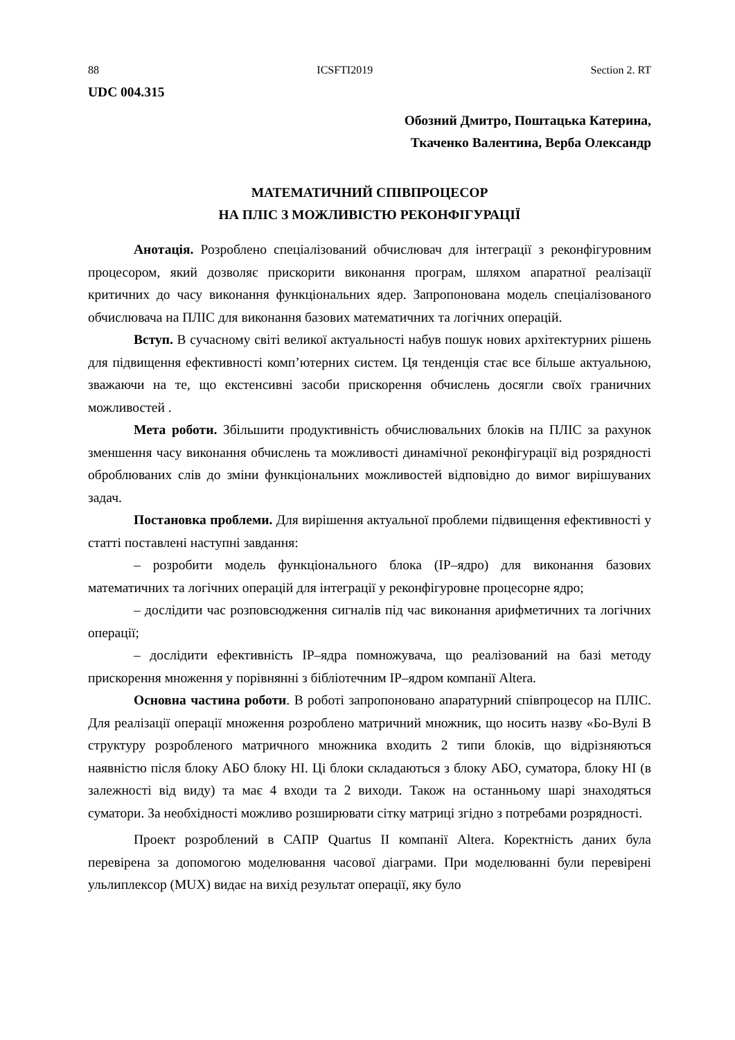88 ICSFTI2019 Section 2. RT
UDC 004.315
Обозний Дмитро, Поштацька Катерина,
Ткаченко Валентина, Верба Олександр
МАТЕМАТИЧНИЙ СПІВПРОЦЕСОР
НА ПЛІС З МОЖЛИВІСТЮ РЕКОНФІГУРАЦІЇ
Анотація. Розроблено спеціалізований обчислювач для інтеграції з реконфігуровним процесором, який дозволяє прискорити виконання програм, шляхом апаратної реалізації критичних до часу виконання функціональних ядер. Запропонована модель спеціалізованого обчислювача на ПЛІС для виконання базових математичних та логічних операцій.
Вступ. В сучасному світі великої актуальності набув пошук нових архітектурних рішень для підвищення ефективності комп’ютерних систем. Ця тенденція стає все більше актуальною, зважаючи на те, що екстенсивні засоби прискорення обчислень досягли своїх граничних можливостей .
Мета роботи. Збільшити продуктивність обчислювальних блоків на ПЛІС за рахунок зменшення часу виконання обчислень та можливості динамічної реконфігурації від розрядності оброблюваних слів до зміни функціональних можливостей відповідно до вимог вирішуваних задач.
Постановка проблеми. Для вирішення актуальної проблеми підвищення ефективності у статті поставлені наступні завдання:
– розробити модель функціонального блока (IP–ядро) для виконання базових математичних та логічних операцій для інтеграції у реконфігуровне процесорне ядро;
– дослідити час розповсюдження сигналів під час виконання арифметичних та логічних операції;
– дослідити ефективність IP–ядра помножувача, що реалізований на базі методу прискорення множення у порівнянні з бібліотечним IP–ядром компанії Altera.
Основна частина роботи. В роботі запропоновано апаратурний співпроцесор на ПЛІС. Для реалізації операції множення розроблено матричний множник, що носить назву «Бо-Вулі В структуру розробленого матричного множника входить 2 типи блоків, що відрізняються наявністю після блоку АБО блоку НІ. Ці блоки складаються з блоку АБО, суматора, блоку НІ (в залежності від виду) та має 4 входи та 2 виходи. Також на останньому шарі знаходяться суматори. За необхідності можливо розширювати сітку матриці згідно з потребами розрядності.
Проект розроблений в САПР Quartus II компанії Altera. Коректність даних була перевірена за допомогою моделювання часової діаграми. При моделюванні були перевірені ульлиплексор (MUX) видає на вихід результат операції, яку було